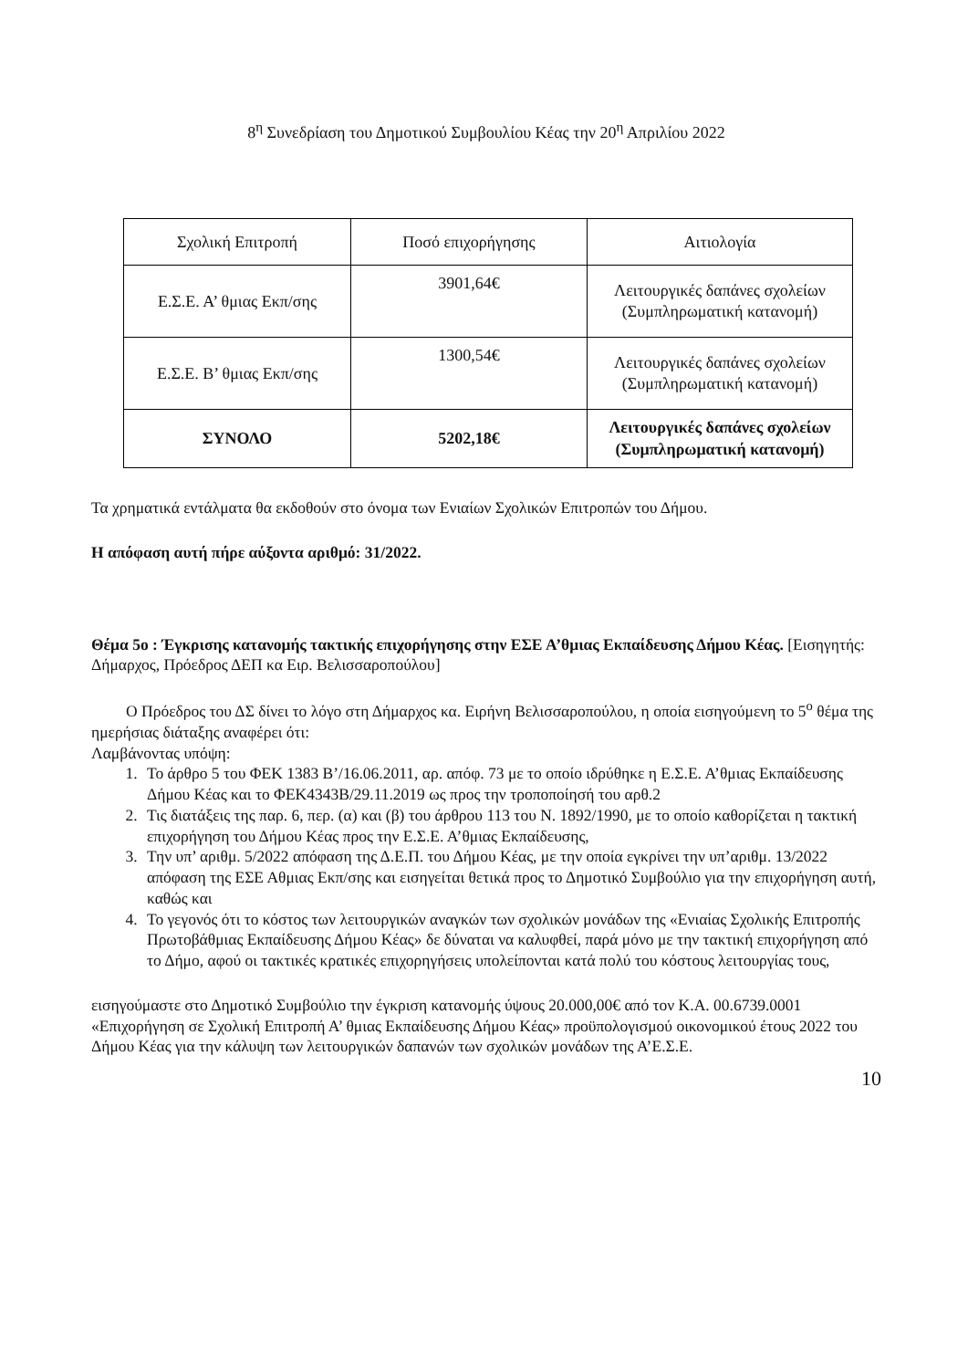8<sup>η</sup> Συνεδρίαση του Δημοτικού Συμβουλίου Κέας την 20<sup>η</sup> Απριλίου 2022
| Σχολική Επιτροπή | Ποσό επιχορήγησης | Αιτιολογία |
| Ε.Σ.Ε. Α’ θμιας Εκπ/σης | 3901,64€ | Λειτουργικές δαπάνες σχολείων (Συμπληρωματική κατανομή) |
| Ε.Σ.Ε. Β’ θμιας Εκπ/σης | 1300,54€ | Λειτουργικές δαπάνες σχολείων (Συμπληρωματική κατανομή) |
| ΣΥΝΟΛΟ | 5202,18€ | Λειτουργικές δαπάνες σχολείων (Συμπληρωματική κατανομή) |
Τα χρηματικά εντάλματα θα εκδοθούν στο όνομα των Ενιαίων Σχολικών Επιτροπών του Δήμου.
Η απόφαση αυτή πήρε αύξοντα αριθμό: 31/2022.
Θέμα 5ο : Έγκρισης κατανομής τακτικής επιχορήγησης στην ΕΣΕ Α’θμιας Εκπαίδευσης Δήμου Κέας. [Εισηγητής: Δήμαρχος, Πρόεδρος ΔΕΠ κα Ειρ. Βελισσαροπούλου]
Ο Πρόεδρος του ΔΣ δίνει το λόγο στη Δήμαρχος κα. Ειρήνη Βελισσαροπούλου, η οποία εισηγούμενη το 5<sup>ο</sup> θέμα της ημερήσιας διάταξης αναφέρει ότι:
Λαμβάνοντας υπόψη:
1. Το άρθρο 5 του ΦΕΚ 1383 Β’/16.06.2011, αρ. απόφ. 73 με το οποίο ιδρύθηκε η Ε.Σ.Ε. Α’θμιας Εκπαίδευσης Δήμου Κέας και το ΦΕΚ4343Β/29.11.2019 ως προς την τροποποίησή του αρθ.2
2. Τις διατάξεις της παρ. 6, περ. (α) και (β) του άρθρου 113 του Ν. 1892/1990, με το οποίο καθορίζεται η τακτική επιχορήγηση του Δήμου Κέας προς την Ε.Σ.Ε. Α’θμιας Εκπαίδευσης,
3. Την υπ’ αριθμ. 5/2022 απόφαση της Δ.Ε.Π. του Δήμου Κέας, με την οποία εγκρίνει την υπ’αριθμ. 13/2022 απόφαση της ΕΣΕ Αθμιας Εκπ/σης και εισηγείται θετικά προς το Δημοτικό Συμβούλιο για την επιχορήγηση αυτή, καθώς και
4. Το γεγονός ότι το κόστος των λειτουργικών αναγκών των σχολικών μονάδων της «Ενιαίας Σχολικής Επιτροπής Πρωτοβάθμιας Εκπαίδευσης Δήμου Κέας» δε δύναται να καλυφθεί, παρά μόνο με την τακτική επιχορήγηση από το Δήμο, αφού οι τακτικές κρατικές επιχορηγήσεις υπολείπονται κατά πολύ του κόστους λειτουργίας τους,
εισηγούμαστε στο Δημοτικό Συμβούλιο την έγκριση κατανομής ύψους 20.000,00€ από τον Κ.Α. 00.6739.0001 «Επιχορήγηση σε Σχολική Επιτροπή Α’ θμιας Εκπαίδευσης Δήμου Κέας» προϋπολογισμού οικονομικού έτους 2022 του Δήμου Κέας για την κάλυψη των λειτουργικών δαπανών των σχολικών μονάδων της Α’Ε.Σ.Ε.
10